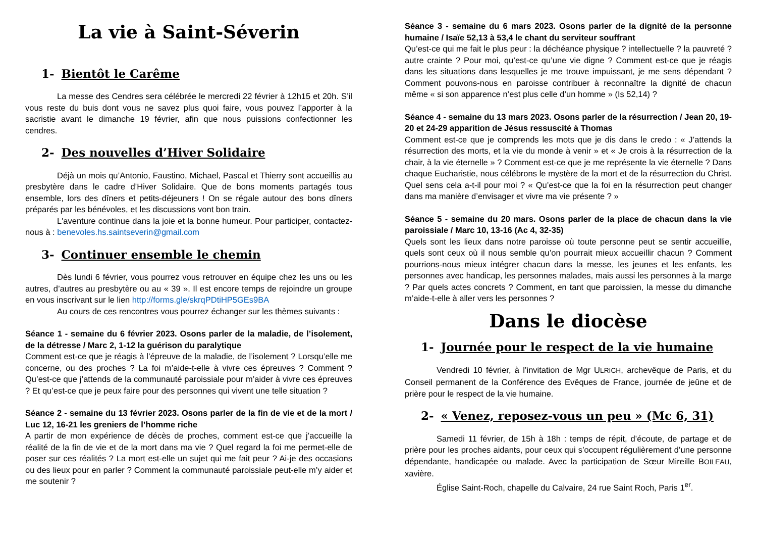La vie à Saint-Séverin
1- Bientôt le Carême
La messe des Cendres sera célébrée le mercredi 22 février à 12h15 et 20h. S’il vous reste du buis dont vous ne savez plus quoi faire, vous pouvez l’apporter à la sacristie avant le dimanche 19 février, afin que nous puissions confectionner les cendres.
2- Des nouvelles d’Hiver Solidaire
Déjà un mois qu’Antonio, Faustino, Michael, Pascal et Thierry sont accueillis au presbytère dans le cadre d’Hiver Solidaire. Que de bons moments partagés tous ensemble, lors des dîners et petits-déjeuners ! On se régale autour des bons dîners préparés par les bénévoles, et les discussions vont bon train.
L'aventure continue dans la joie et la bonne humeur. Pour participer, contactez-nous à : benevoles.hs.saintseverin@gmail.com
3- Continuer ensemble le chemin
Dès lundi 6 février, vous pourrez vous retrouver en équipe chez les uns ou les autres, d’autres au presbytère ou au « 39 ». Il est encore temps de rejoindre un groupe en vous inscrivant sur le lien http://forms.gle/skrqPDtiHP5GEs9BA
Au cours de ces rencontres vous pourrez échanger sur les thèmes suivants :
Séance 1 - semaine du 6 février 2023. Osons parler de la maladie, de l’isolement, de la détresse / Marc 2, 1-12 la guérison du paralytique
Comment est-ce que je réagis à l’épreuve de la maladie, de l’isolement ? Lorsqu’elle me concerne, ou des proches ? La foi m’aide-t-elle à vivre ces épreuves ? Comment ? Qu’est-ce que j’attends de la communauté paroissiale pour m’aider à vivre ces épreuves ? Et qu’est-ce que je peux faire pour des personnes qui vivent une telle situation ?
Séance 2 - semaine du 13 février 2023. Osons parler de la fin de vie et de la mort / Luc 12, 16-21 les greniers de l’homme riche
A partir de mon expérience de décès de proches, comment est-ce que j’accueille la réalité de la fin de vie et de la mort dans ma vie ? Quel regard la foi me permet-elle de poser sur ces réalités ? La mort est-elle un sujet qui me fait peur ? Ai-je des occasions ou des lieux pour en parler ? Comment la communauté paroissiale peut-elle m’y aider et me soutenir ?
Séance 3 - semaine du 6 mars 2023. Osons parler de la dignité de la personne humaine / Isaïe 52,13 à 53,4 le chant du serviteur souffrant
Qu’est-ce qui me fait le plus peur : la déchéance physique ? intellectuelle ? la pauvreté ? autre crainte ? Pour moi, qu’est-ce qu’une vie digne ? Comment est-ce que je réagis dans les situations dans lesquelles je me trouve impuissant, je me sens dépendant ? Comment pouvons-nous en paroisse contribuer à reconnaître la dignité de chacun même « si son apparence n’est plus celle d’un homme » (Is 52,14) ?
Séance 4 - semaine du 13 mars 2023. Osons parler de la résurrection / Jean 20, 19-20 et 24-29 apparition de Jésus ressuscité à Thomas
Comment est-ce que je comprends les mots que je dis dans le credo : « J’attends la résurrection des morts, et la vie du monde à venir » et « Je crois à la résurrection de la chair, à la vie éternelle » ? Comment est-ce que je me représente la vie éternelle ? Dans chaque Eucharistie, nous célébrons le mystère de la mort et de la résurrection du Christ. Quel sens cela a-t-il pour moi ? « Qu’est-ce que la foi en la résurrection peut changer dans ma manière d’envisager et vivre ma vie présente ? »
Séance 5 - semaine du 20 mars. Osons parler de la place de chacun dans la vie paroissiale / Marc 10, 13-16 (Ac 4, 32-35)
Quels sont les lieux dans notre paroisse où toute personne peut se sentir accueillie, quels sont ceux où il nous semble qu’on pourrait mieux accueillir chacun ? Comment pourrions-nous mieux intégrer chacun dans la messe, les jeunes et les enfants, les personnes avec handicap, les personnes malades, mais aussi les personnes à la marge ? Par quels actes concrets ? Comment, en tant que paroissien, la messe du dimanche m’aide-t-elle à aller vers les personnes ?
Dans le diocèse
1- Journée pour le respect de la vie humaine
Vendredi 10 février, à l’invitation de Mgr ULRICH, archevêque de Paris, et du Conseil permanent de la Conférence des Evêques de France, journée de jeûne et de prière pour le respect de la vie humaine.
2- « Venez, reposez-vous un peu » (Mc 6, 31)
Samedi 11 février, de 15h à 18h : temps de répit, d’écoute, de partage et de prière pour les proches aidants, pour ceux qui s’occupent régulièrement d’une personne dépendante, handicapée ou malade. Avec la participation de Sœur Mireille BOILEAU, xavière.
Église Saint-Roch, chapelle du Calvaire, 24 rue Saint Roch, Paris 1<sup>er</sup>.